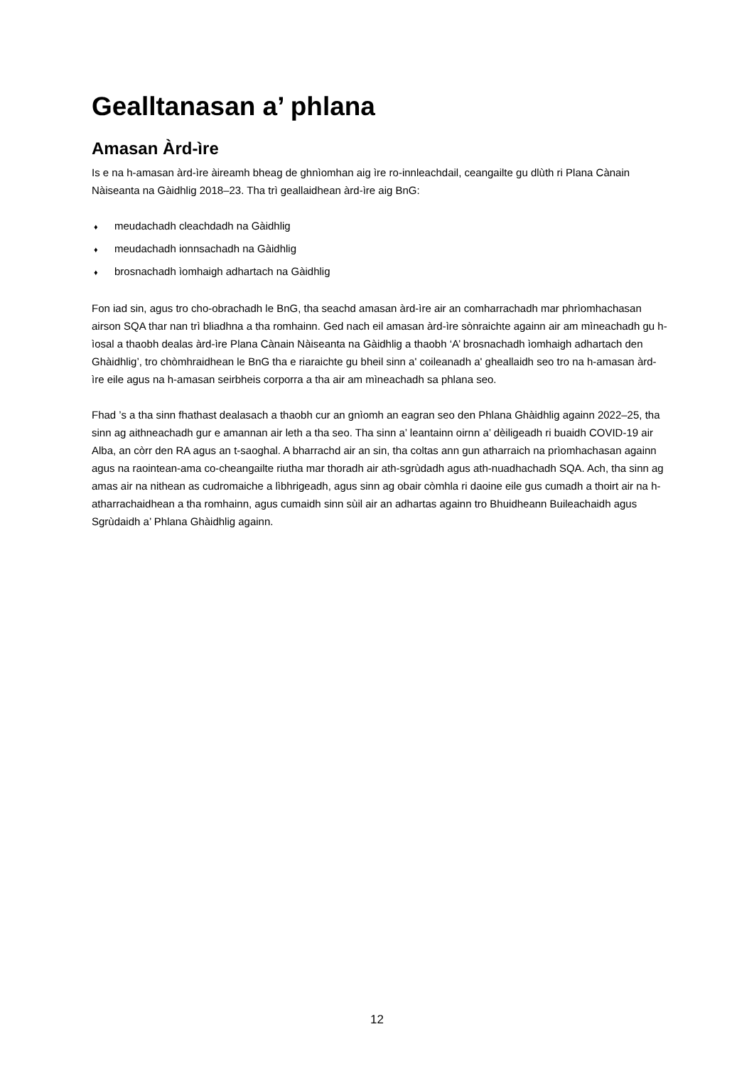Gealltanasan a’ phlana
Amasan Àrd-ìre
Is e na h-amasan àrd-ìre àireamh bheag de ghnìomhan aig ìre ro-innleachdail, ceangailte gu dlùth ri Plana Cànain Nàiseanta na Gàidhlig 2018–23. Tha trì geallaidhean àrd-ìre aig BnG:
♦ meudachadh cleachdadh na Gàidhlig
♦ meudachadh ionnsachadh na Gàidhlig
♦ brosnachadh ìomhaigh adhartach na Gàidhlig
Fon iad sin, agus tro cho-obrachadh le BnG, tha seachd amasan àrd-ìre air an comharrachadh mar phrìomhachasan airson SQA thar nan trì bliadhna a tha romhainn. Ged nach eil amasan àrd-ìre sònraichte againn air am mìneachadh gu h-ìosal a thaobh dealas àrd-ìre Plana Cànain Nàiseanta na Gàidhlig a thaobh ‘A’ brosnachadh ìomhaigh adhartach den Ghàidhlig’, tro chòmhraidhean le BnG tha e riaraichte gu bheil sinn a' coileanadh a' gheallaidh seo tro na h-amasan àrd-ìre eile agus na h-amasan seirbheis corporra a tha air am mìneachadh sa phlana seo.
Fhad ’s a tha sinn fhathast dealasach a thaobh cur an gnìomh an eagran seo den Phlana Ghàidhlig againn 2022–25, tha sinn ag aithneachadh gur e amannan air leth a tha seo. Tha sinn a’ leantainn oirnn a’ dèiligeadh ri buaidh COVID-19 air Alba, an còrr den RA agus an t-saoghal. A bharrachd air an sin, tha coltas ann gun atharraich na prìomhachasan againn agus na raointean-ama co-cheangailte riutha mar thoradh air ath-sgrùdadh agus ath-nuadhachadh SQA. Ach, tha sinn ag amas air na nithean as cudromaiche a lìbhrigeadh, agus sinn ag obair còmhla ri daoine eile gus cumadh a thoirt air na h-atharrachaidhean a tha romhainn, agus cumaidh sinn sùil air an adhartas againn tro Bhuidheann Buileachaidh agus Sgrùdaidh a’ Phlana Ghàidhlig againn.
12